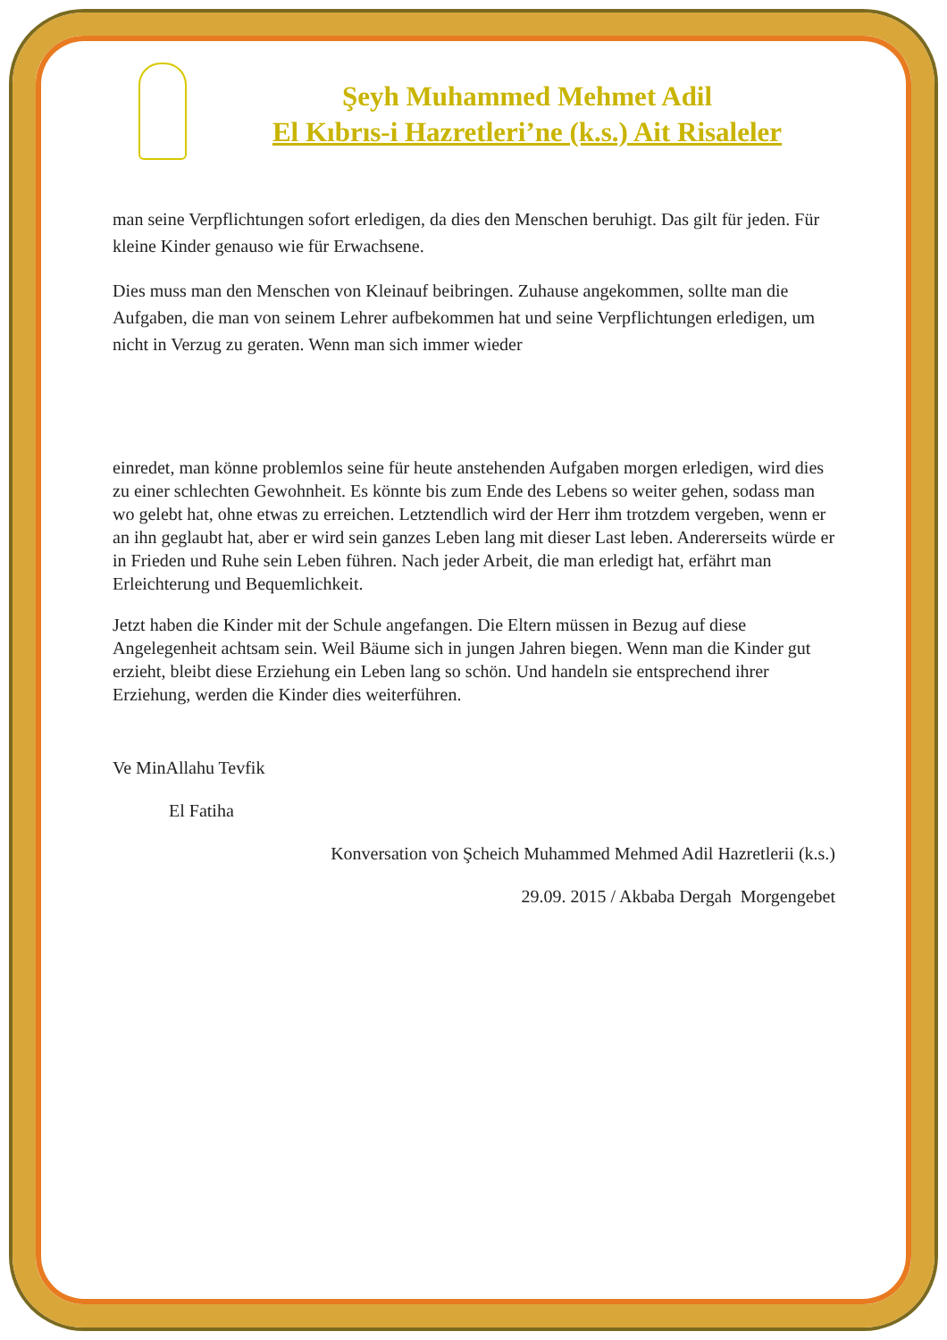Şeyh Muhammed Mehmet Adil
El Kıbrıs-i Hazretleri’ne (k.s.) Ait Risaleler
man seine Verpflichtungen sofort erledigen, da dies den Menschen beruhigt. Das gilt für jeden. Für kleine Kinder genauso wie für Erwachsene.
Dies muss man den Menschen von Kleinauf beibringen. Zuhause angekommen, sollte man die Aufgaben, die man von seinem Lehrer aufbekommen hat und seine Verpflichtungen erledigen, um nicht in Verzug zu geraten. Wenn man sich immer wieder
einredet, man könne problemlos seine für heute anstehenden Aufgaben morgen erledigen, wird dies zu einer schlechten Gewohnheit. Es könnte bis zum Ende des Lebens so weiter gehen, sodass man wo gelebt hat, ohne etwas zu erreichen. Letztendlich wird der Herr ihm trotzdem vergeben, wenn er an ihn geglaubt hat, aber er wird sein ganzes Leben lang mit dieser Last leben. Andererseits würde er in Frieden und Ruhe sein Leben führen. Nach jeder Arbeit, die man erledigt hat, erfährt man Erleichterung und Bequemlichkeit.
Jetzt haben die Kinder mit der Schule angefangen. Die Eltern müssen in Bezug auf diese Angelegenheit achtsam sein. Weil Bäume sich in jungen Jahren biegen. Wenn man die Kinder gut erzieht, bleibt diese Erziehung ein Leben lang so schön. Und handeln sie entsprechend ihrer Erziehung, werden die Kinder dies weiterführen.
Ve MinAllahu Tevfik
El Fatiha
Konversation von Şcheich Muhammed Mehmed Adil Hazretlerii (k.s.)
29.09. 2015 / Akbaba Dergah Morgengebet